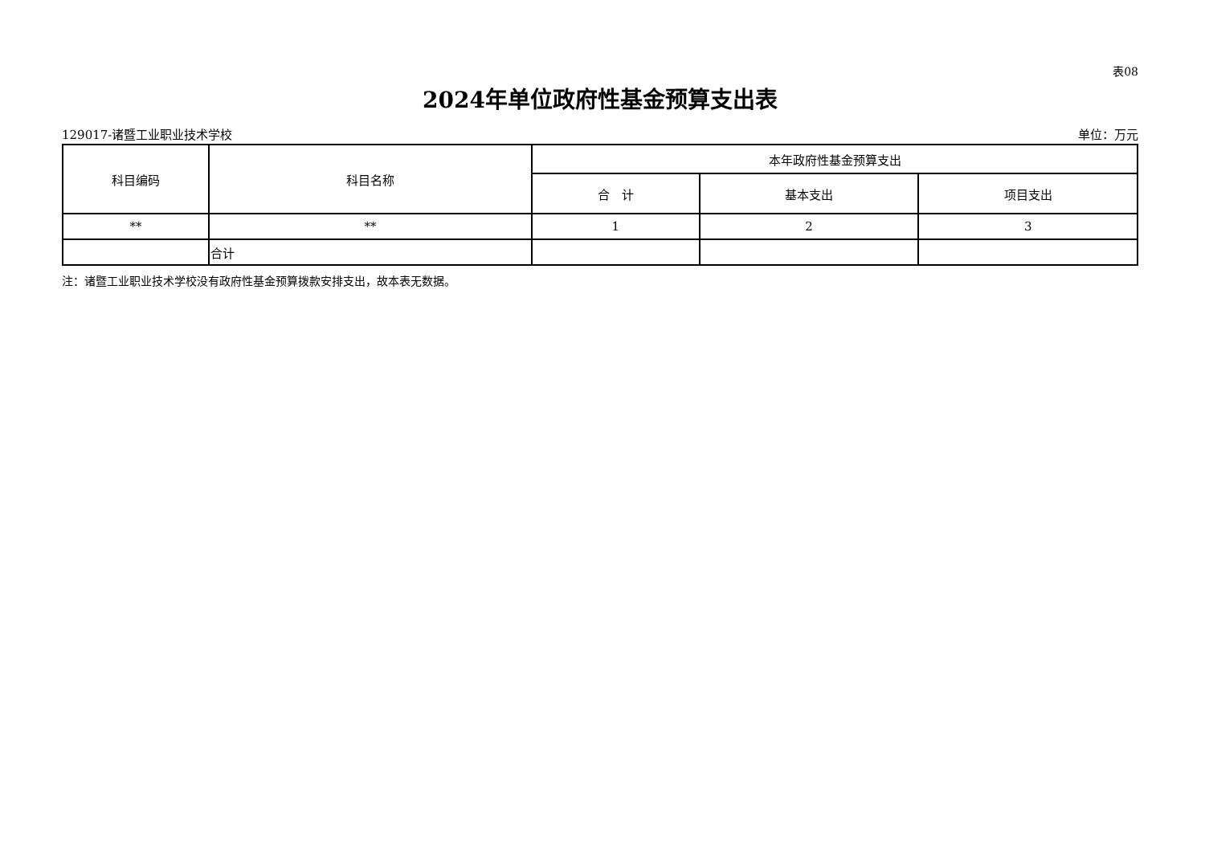表08
2024年单位政府性基金预算支出表
129017-诸暨工业职业技术学校 单位：万元
| 科目编码 | 科目名称 | 本年政府性基金预算支出 | | |
| --- | --- | --- | --- | --- |
| | | 合 计 | 基本支出 | 项目支出 |
| ** | ** | 1 | 2 | 3 |
| | 合计 | | | |
注：诸暨工业职业技术学校没有政府性基金预算拨款安排支出，故本表无数据。